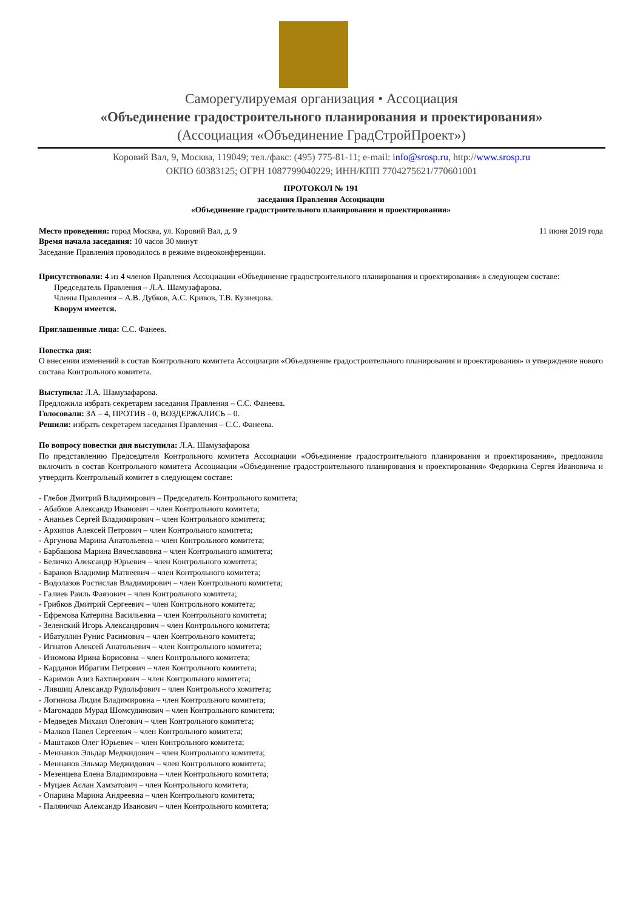Саморегулируемая организация • Ассоциация
«Объединение градостроительного планирования и проектирования»
(Ассоциация «Объединение ГрадСтройПроект»)
Коровий Вал, 9, Москва, 119049; тел./факс: (495) 775-81-11; e-mail: info@srosp.ru, http://www.srosp.ru
ОКПО 60383125; ОГРН 1087799040229; ИНН/КПП 7704275621/770601001
ПРОТОКОЛ № 191
заседания Правления Ассоциации
«Объединение градостроительного планирования и проектирования»
Место проведения: город Москва, ул. Коровий Вал, д. 9
11 июня 2019 года
Время начала заседания: 10 часов 30 минут
Заседание Правления проводилось в режиме видеоконференции.
Присутствовали: 4 из 4 членов Правления Ассоциации «Объединение градостроительного планирования и проектирования» в следующем составе:
Председатель Правления – Л.А. Шамузафарова.
Члены Правления – А.В. Дубков, А.С. Кривов, Т.В. Кузнецова.
Кворум имеется.
Приглашенные лица: С.С. Фанеев.
Повестка дня:
О внесении изменений в состав Контрольного комитета Ассоциации «Объединение градостроительного планирования и проектирования» и утверждение нового состава Контрольного комитета.
Выступила: Л.А. Шамузафарова.
Предложила избрать секретарем заседания Правления – С.С. Фанеева.
Голосовали: ЗА – 4, ПРОТИВ - 0, ВОЗДЕРЖАЛИСЬ – 0.
Решили: избрать секретарем заседания Правления – С.С. Фанеева.
По вопросу повестки дня выступила: Л.А. Шамузафарова
По представлению Председателя Контрольного комитета Ассоциации «Объединение градостроительного планирования и проектирования», предложила включить в состав Контрольного комитета Ассоциации «Объединение градостроительного планирования и проектирования» Федоркина Сергея Ивановича и утвердить Контрольный комитет в следующем составе:
- Глебов Дмитрий Владимирович – Председатель Контрольного комитета;
- Абабков Александр Иванович – член Контрольного комитета;
- Ананьев Сергей Владимирович – член Контрольного комитета;
- Архипов Алексей Петрович – член Контрольного комитета;
- Аргунова Марина Анатольевна – член Контрольного комитета;
- Барбашова Марина Вячеславовна – член Контрольного комитета;
- Беличко Александр Юрьевич – член Контрольного комитета;
- Баранов Владимир Матвеевич – член Контрольного комитета;
- Водолазов Ростислав Владимирович – член Контрольного комитета;
- Галиев Раиль Фаязович – член Контрольного комитета;
- Грибков Дмитрий Сергеевич – член Контрольного комитета;
- Ефремова Катерина Васильевна – член Контрольного комитета;
- Зеленский Игорь Александрович – член Контрольного комитета;
- Ибатуллин Рунис Расимович – член Контрольного комитета;
- Игнатов Алексей Анатольевич – член Контрольного комитета;
- Изюмова Ирина Борисовна – член Контрольного комитета;
- Карданов Ибрагим Петрович – член Контрольного комитета;
- Каримов Азиз Бахтиерович – член Контрольного комитета;
- Лившиц Александр Рудольфович – член Контрольного комитета;
- Логинова Лидия Владимировна – член Контрольного комитета;
- Магомадов Мурад Шомсудинович – член Контрольного комитета;
- Медведев Михаил Олегович – член Контрольного комитета;
- Малков Павел Сергеевич – член Контрольного комитета;
- Маштаков Олег Юрьевич – член Контрольного комитета;
- Меннанов Эльдар Меджидович – член Контрольного комитета;
- Меннанов Эльмар Меджидович – член Контрольного комитета;
- Мезенцева Елена Владимировна – член Контрольного комитета;
- Муцаев Аслан Хамзатович – член Контрольного комитета;
- Опарина Марина Андреевна – член Контрольного комитета;
- Паляничко Александр Иванович – член Контрольного комитета;